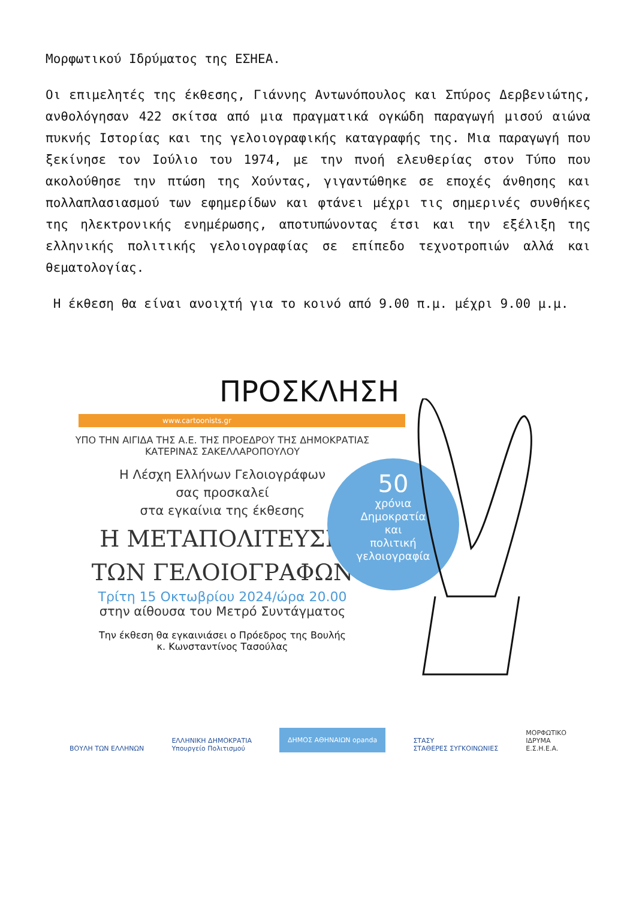Μορφωτικού Ιδρύματος της ΕΣΗΕΑ.
Οι επιμελητές της έκθεσης, Γιάννης Αντωνόπουλος και Σπύρος Δερβενιώτης, ανθολόγησαν 422 σκίτσα από μια πραγματικά ογκώδη παραγωγή μισού αιώνα πυκνής Ιστορίας και της γελοιογραφικής καταγραφής της. Μια παραγωγή που ξεκίνησε τον Ιούλιο του 1974, με την πνοή ελευθερίας στον Τύπο που ακολούθησε την πτώση της Χούντας, γιγαντώθηκε σε εποχές άνθησης και πολλαπλασιασμού των εφημερίδων και φτάνει μέχρι τις σημερινές συνθήκες της ηλεκτρονικής ενημέρωσης, αποτυπώνοντας έτσι και την εξέλιξη της ελληνικής πολιτικής γελοιογραφίας σε επίπεδο τεχνοτροπιών αλλά και θεματολογίας.
Η έκθεση θα είναι ανοιχτή για το κοινό από 9.00 π.μ. μέχρι 9.00 μ.μ.
ΠΡΟΣΚΛΗΣΗ
www.cartoonists.gr
ΥΠΟ ΤΗΝ ΑΙΓΙΔΑ ΤΗΣ Α.Ε. ΤΗΣ ΠΡΟΕΔΡΟΥ ΤΗΣ ΔΗΜΟΚΡΑΤΙΑΣ
ΚΑΤΕΡΙΝΑΣ ΣΑΚΕΛΛΑΡΟΠΟΥΛΟΥ
Η Λέσχη Ελλήνων Γελοιογράφων
σας προσκαλεί
στα εγκαίνια της έκθεσης
Η ΜΕΤΑΠΟΛΙΤΕΥΣΗ
ΤΩΝ ΓΕΛΟΙΟΓΡΑΦΩΝ
Τρίτη 15 Οκτωβρίου 2024/ώρα 20.00
στην αίθουσα του Μετρό Συντάγματος
Την έκθεση θα εγκαινιάσει ο Πρόεδρος της Βουλής
κ. Κωνσταντίνος Τασούλας
50
χρόνια
Δημοκρατία
και
πολιτική
γελοιογραφία
ΒΟΥΛΗ ΤΩΝ ΕΛΛΗΝΩΝ ΕΛΛΗΝΙΚΗ ΔΗΜΟΚΡΑΤΙΑ
Υπουργείο Πολιτισμού ΔΗΜΟΣ ΑΘΗΝΑΙΩΝ opanda ΣΤΑΣΥ
ΣΤΑΘΕΡΕΣ ΣΥΓΚΟΙΝΩΝΙΕΣ ΜΟΡΦΩΤΙΚΟ
ΙΔΡΥΜΑ
Ε.Σ.Η.Ε.Α.